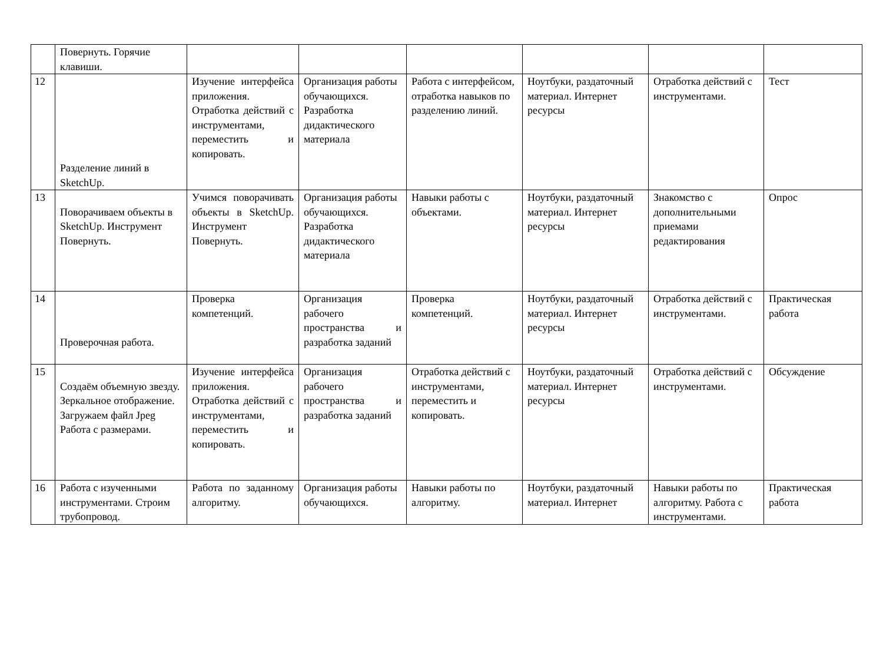| | Повернуть. Горячие клавиши. | | | | | | |
| 12 | Разделение линий в SketchUp. | Изучение интерфейса приложения. Отработка действий с инструментами, переместить и копировать. | Организация работы обучающихся. Разработка дидактического материала | Работа с интерфейсом, отработка навыков по разделению линий. | Ноутбуки, раздаточный материал. Интернет ресурсы | Отработка действий с инструментами. | Тест |
| 13 | Поворачиваем объекты в SketchUp. Инструмент Повернуть. | Учимся поворачивать объекты в SketchUp. Инструмент Повернуть. | Организация работы обучающихся. Разработка дидактического материала | Навыки работы с объектами. | Ноутбуки, раздаточный материал. Интернет ресурсы | Знакомство с дополнительными приемами редактирования | Опрос |
| 14 | Проверочная работа. | Проверка компетенций. | Организация рабочего пространства и разработка заданий | Проверка компетенций. | Ноутбуки, раздаточный материал. Интернет ресурсы | Отработка действий с инструментами. | Практическая работа |
| 15 | Создаём объемную звезду. Зеркальное отображение. Загружаем файл Jpeg Работа с размерами. | Изучение интерфейса приложения. Отработка действий с инструментами, переместить и копировать. | Организация рабочего пространства и разработка заданий | Отработка действий с инструментами, переместить и копировать. | Ноутбуки, раздаточный материал. Интернет ресурсы | Отработка действий с инструментами. | Обсуждение |
| 16 | Работа с изученными инструментами. Строим трубопровод. | Работа по заданному алгоритму. | Организация работы обучающихся. | Навыки работы по алгоритму. | Ноутбуки, раздаточный материал. Интернет | Навыки работы по алгоритму. Работа с инструментами. | Практическая работа |